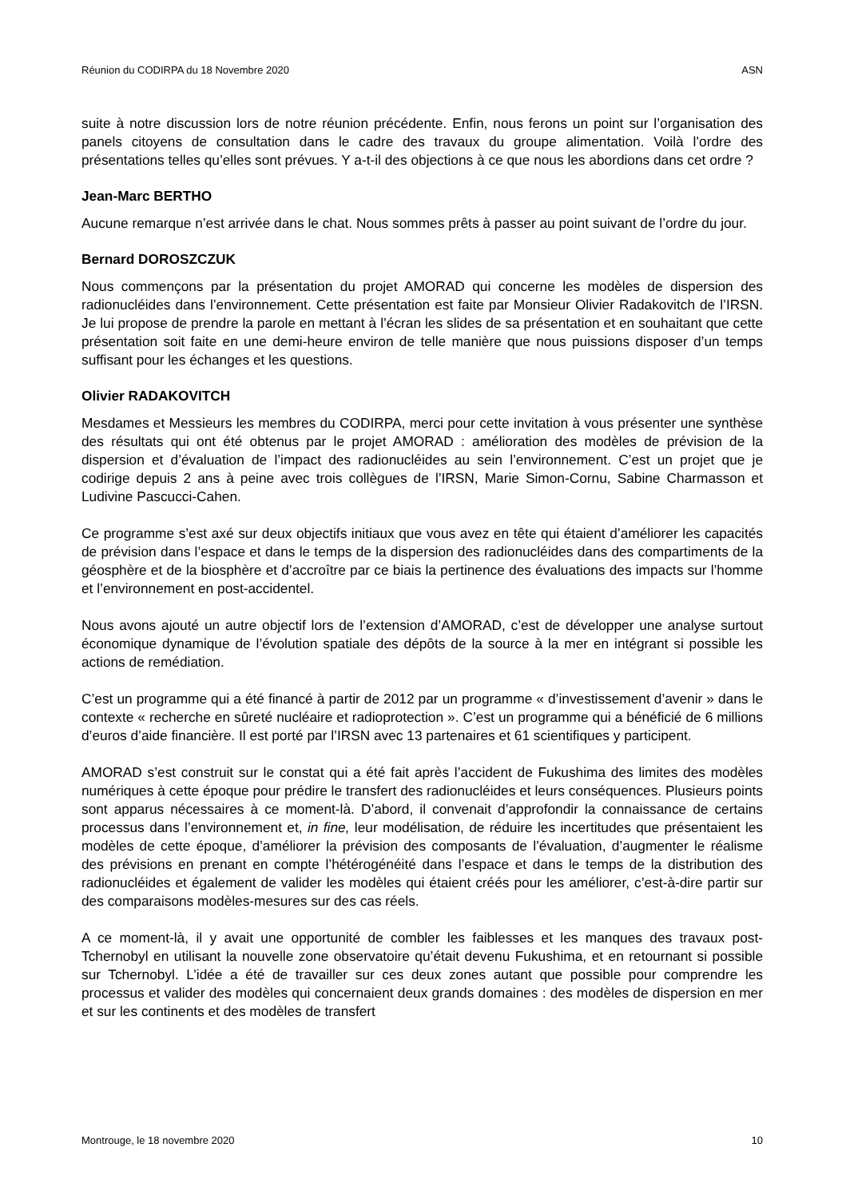Réunion du CODIRPA du 18 Novembre 2020 ASN
suite à notre discussion lors de notre réunion précédente. Enfin, nous ferons un point sur l’organisation des panels citoyens de consultation dans le cadre des travaux du groupe alimentation. Voilà l’ordre des présentations telles qu’elles sont prévues. Y a-t-il des objections à ce que nous les abordions dans cet ordre ?
Jean-Marc BERTHO
Aucune remarque n’est arrivée dans le chat. Nous sommes prêts à passer au point suivant de l’ordre du jour.
Bernard DOROSZCZUK
Nous commençons par la présentation du projet AMORAD qui concerne les modèles de dispersion des radionucléides dans l’environnement. Cette présentation est faite par Monsieur Olivier Radakovitch de l’IRSN. Je lui propose de prendre la parole en mettant à l’écran les slides de sa présentation et en souhaitant que cette présentation soit faite en une demi-heure environ de telle manière que nous puissions disposer d’un temps suffisant pour les échanges et les questions.
Olivier RADAKOVITCH
Mesdames et Messieurs les membres du CODIRPA, merci pour cette invitation à vous présenter une synthèse des résultats qui ont été obtenus par le projet AMORAD : amélioration des modèles de prévision de la dispersion et d’évaluation de l’impact des radionucléides au sein l’environnement. C’est un projet que je codirige depuis 2 ans à peine avec trois collègues de l’IRSN, Marie Simon-Cornu, Sabine Charmasson et Ludivine Pascucci-Cahen.
Ce programme s’est axé sur deux objectifs initiaux que vous avez en tête qui étaient d’améliorer les capacités de prévision dans l’espace et dans le temps de la dispersion des radionucléides dans des compartiments de la géosphère et de la biosphère et d’accroître par ce biais la pertinence des évaluations des impacts sur l’homme et l’environnement en post-accidentel.
Nous avons ajouté un autre objectif lors de l’extension d’AMORAD, c’est de développer une analyse surtout économique dynamique de l’évolution spatiale des dépôts de la source à la mer en intégrant si possible les actions de remédiation.
C’est un programme qui a été financé à partir de 2012 par un programme « d’investissement d’avenir » dans le contexte « recherche en sûreté nucléaire et radioprotection ». C’est un programme qui a bénéficié de 6 millions d’euros d’aide financière. Il est porté par l’IRSN avec 13 partenaires et 61 scientifiques y participent.
AMORAD s’est construit sur le constat qui a été fait après l’accident de Fukushima des limites des modèles numériques à cette époque pour prédire le transfert des radionucléides et leurs conséquences. Plusieurs points sont apparus nécessaires à ce moment-là. D’abord, il convenait d’approfondir la connaissance de certains processus dans l’environnement et, in fine, leur modélisation, de réduire les incertitudes que présentaient les modèles de cette époque, d’améliorer la prévision des composants de l’évaluation, d’augmenter le réalisme des prévisions en prenant en compte l’hétérogénéité dans l’espace et dans le temps de la distribution des radionucléides et également de valider les modèles qui étaient créés pour les améliorer, c’est-à-dire partir sur des comparaisons modèles-mesures sur des cas réels.
A ce moment-là, il y avait une opportunité de combler les faiblesses et les manques des travaux post-Tchernobyl en utilisant la nouvelle zone observatoire qu’était devenu Fukushima, et en retournant si possible sur Tchernobyl. L’idée a été de travailler sur ces deux zones autant que possible pour comprendre les processus et valider des modèles qui concernaient deux grands domaines : des modèles de dispersion en mer et sur les continents et des modèles de transfert
Montrouge, le 18 novembre 2020 10